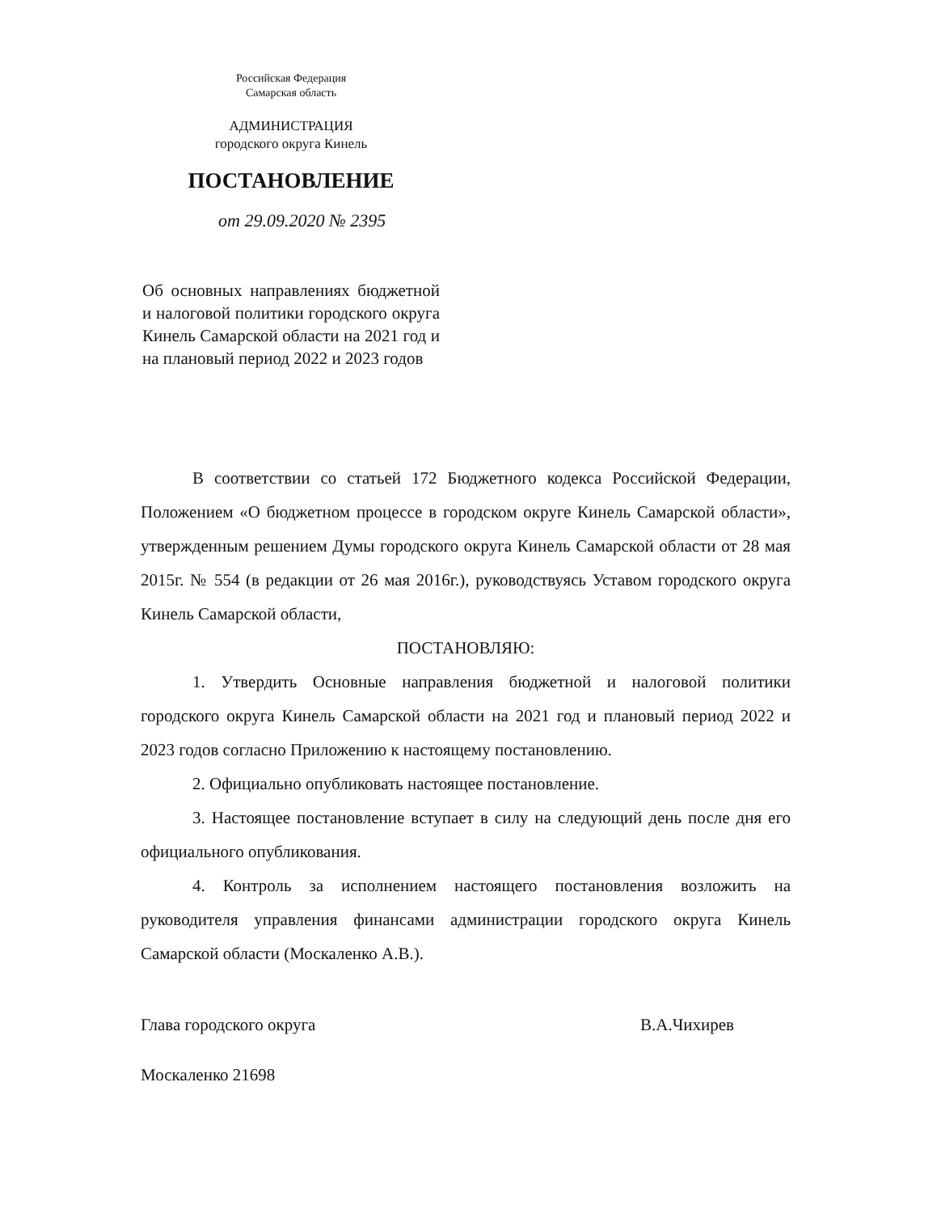Российская Федерация
Самарская область
АДМИНИСТРАЦИЯ
городского округа Кинель
ПОСТАНОВЛЕНИЕ
от 29.09.2020 № 2395
Об основных направлениях бюджетной и налоговой политики городского округа Кинель Самарской области на 2021 год и на плановый период 2022 и 2023 годов
В соответствии со статьей 172 Бюджетного кодекса Российской Федерации, Положением «О бюджетном процессе в городском округе Кинель Самарской области», утвержденным решением Думы городского округа Кинель Самарской области от 28 мая 2015г. № 554 (в редакции от 26 мая 2016г.), руководствуясь Уставом городского округа Кинель Самарской области,
ПОСТАНОВЛЯЮ:
1. Утвердить Основные направления бюджетной и налоговой политики городского округа Кинель Самарской области на 2021 год и плановый период 2022 и 2023 годов согласно Приложению к настоящему постановлению.
2. Официально опубликовать настоящее постановление.
3. Настоящее постановление вступает в силу на следующий день после дня его официального опубликования.
4. Контроль за исполнением настоящего постановления возложить на руководителя управления финансами администрации городского округа Кинель Самарской области (Москаленко А.В.).
Глава городского округа В.А.Чихирев
Москаленко 21698